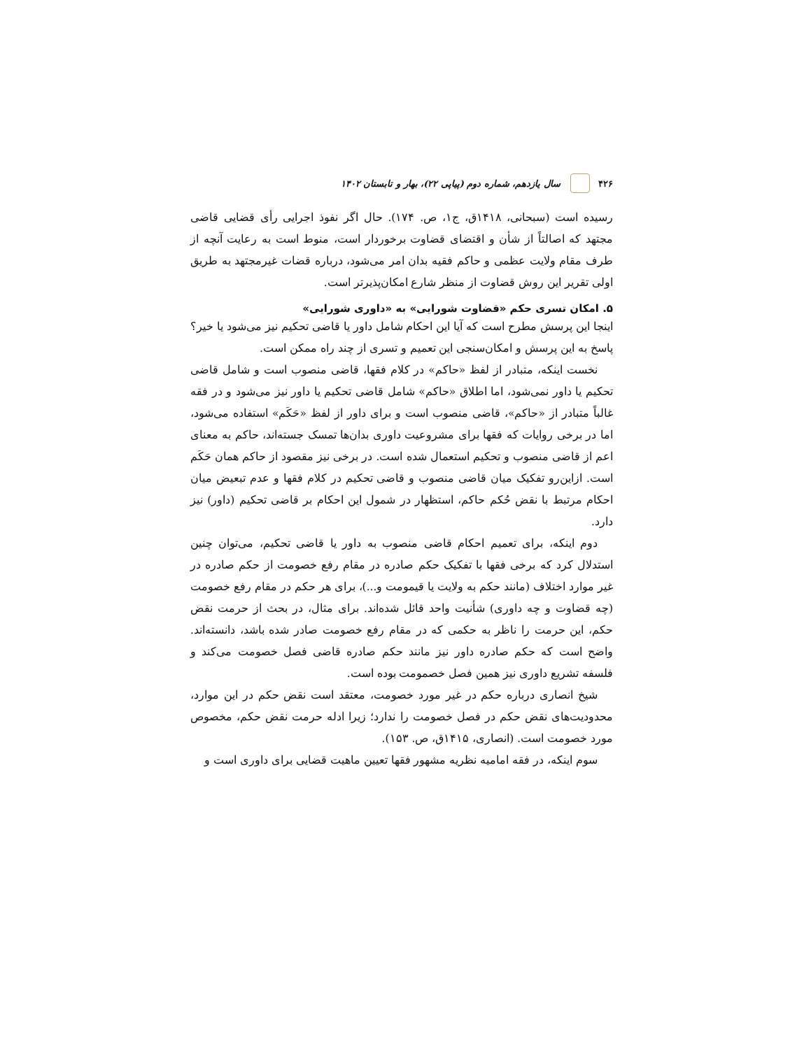۴۲۶ سال یازدهم، شماره دوم (پیاپی ۲۲)، بهار و تابستان ۱۴۰۲
رسیده است (سبحانی، ۱۴۱۸ق، ج۱، ص. ۱۷۴). حال اگر نفوذ اجرایی رأی قضایی قاضی مجتهد که اصالتاً از شأن و اقتضای قضاوت برخوردار است، منوط است به رعایت آنچه از طرف مقام ولایت عظمی و حاکم فقیه بدان امر می‌شود، درباره قضات غیرمجتهد به طریق اولی تقریر این روش قضاوت از منظر شارع امکان‌پذیرتر است.
۵. امکان تسری حکم «قضاوت شورایی» به «داوری شورایی»
اینجا این پرسش مطرح است که آیا این احکام شامل داور یا قاضی تحکیم نیز می‌شود یا خیر؟ پاسخ به این پرسش و امکان‌سنجی این تعمیم و تسری از چند راه ممکن است.
نخست اینکه، متبادر از لفظ «حاکم» در کلام فقها، قاضی منصوب است و شامل قاضی تحکیم یا داور نمی‌شود، اما اطلاق «حاکم» شامل قاضی تحکیم یا داور نیز می‌شود و در فقه غالباً متبادر از «حاکم»، قاضی منصوب است و برای داور از لفظ «حَکَم» استفاده می‌شود، اما در برخی روایات که فقها برای مشروعیت داوری بدان‌ها تمسک جسته‌اند، حاکم به معنای اعم از قاضی منصوب و تحکیم استعمال شده است. در برخی نیز مقصود از حاکم همان حَکَم است. ازاین‌رو تفکیک میان قاضی منصوب و قاضی تحکیم در کلام فقها و عدم تبعیض میان احکام مرتبط با نقض حُکم حاکم، استظهار در شمول این احکام بر قاضی تحکیم (داور) نیز دارد.
دوم اینکه، برای تعمیم احکام قاضی منصوب به داور یا قاضی تحکیم، می‌توان چنین استدلال کرد که برخی فقها با تفکیک حکم صادره در مقام رفع خصومت از حکم صادره در غیر موارد اختلاف (مانند حکم به ولایت یا قیمومت و...)، برای هر حکم در مقام رفع خصومت (چه قضاوت و چه داوری) شأنیت واحد قائل شده‌اند. برای مثال، در بحث از حرمت نقض حکم، این حرمت را ناظر به حکمی که در مقام رفع خصومت صادر شده باشد، دانسته‌اند. واضح است که حکم صادره داور نیز مانند حکم صادره قاضی فصل خصومت می‌کند و فلسفه تشریع داوری نیز همین فصل خصمومت بوده است.
شیخ انصاری درباره حکم در غیر مورد خصومت، معتقد است نقض حکم در این موارد، محدودیت‌های نقض حکم در فصل خصومت را ندارد؛ زیرا ادله حرمت نقض حکم، مخصوص مورد خصومت است. (انصاری، ۱۴۱۵ق، ص. ۱۵۳).
سوم اینکه، در فقه امامیه نظریه مشهور فقها تعیین ماهیت قضایی برای داوری است و